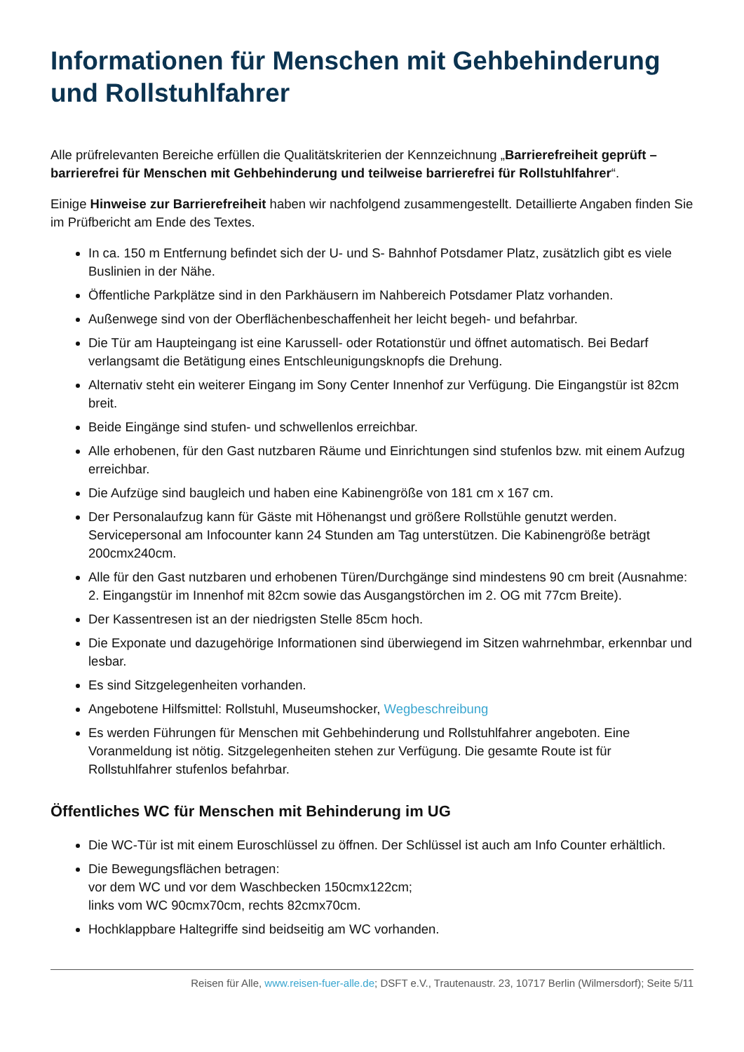Informationen für Menschen mit Gehbehinderung und Rollstuhlfahrer
Alle prüfrelevanten Bereiche erfüllen die Qualitätskriterien der Kennzeichnung „Barrierefreiheit geprüft – barrierefrei für Menschen mit Gehbehinderung und teilweise barrierefrei für Rollstuhlfahrer“.
Einige Hinweise zur Barrierefreiheit haben wir nachfolgend zusammengestellt. Detaillierte Angaben finden Sie im Prüfbericht am Ende des Textes.
In ca. 150 m Entfernung befindet sich der U- und S- Bahnhof Potsdamer Platz, zusätzlich gibt es viele Buslinien in der Nähe.
Öffentliche Parkplätze sind in den Parkhäusern im Nahbereich Potsdamer Platz vorhanden.
Außenwege sind von der Oberflächenbeschaffenheit her leicht begeh- und befahrbar.
Die Tür am Haupteingang ist eine Karussell- oder Rotationstür und öffnet automatisch. Bei Bedarf verlangsamt die Betätigung eines Entschleunigungsknopfs die Drehung.
Alternativ steht ein weiterer Eingang im Sony Center Innenhof zur Verfügung. Die Eingangstür ist 82cm breit.
Beide Eingänge sind stufen- und schwellenlos erreichbar.
Alle erhobenen, für den Gast nutzbaren Räume und Einrichtungen sind stufenlos bzw. mit einem Aufzug erreichbar.
Die Aufzüge sind baugleich und haben eine Kabinengröße von 181 cm x 167 cm.
Der Personalaufzug kann für Gäste mit Höhenangst und größere Rollstühle genutzt werden. Servicepersonal am Infocounter kann 24 Stunden am Tag unterstützen. Die Kabinengröße beträgt 200cmx240cm.
Alle für den Gast nutzbaren und erhobenen Türen/Durchgänge sind mindestens 90 cm breit (Ausnahme: 2. Eingangstür im Innenhof mit 82cm sowie das Ausgangstörchen im 2. OG mit 77cm Breite).
Der Kassentresen ist an der niedrigsten Stelle 85cm hoch.
Die Exponate und dazugehörige Informationen sind überwiegend im Sitzen wahrnehmbar, erkennbar und lesbar.
Es sind Sitzgelegenheiten vorhanden.
Angebotene Hilfsmittel: Rollstuhl, Museumshocker, Wegbeschreibung
Es werden Führungen für Menschen mit Gehbehinderung und Rollstuhlfahrer angeboten. Eine Voranmeldung ist nötig. Sitzgelegenheiten stehen zur Verfügung. Die gesamte Route ist für Rollstuhlfahrer stufenlos befahrbar.
Öffentliches WC für Menschen mit Behinderung im UG
Die WC-Tür ist mit einem Euroschlüssel zu öffnen. Der Schlüssel ist auch am Info Counter erhältlich.
Die Bewegungsflächen betragen:
vor dem WC und vor dem Waschbecken 150cmx122cm;
links vom WC 90cmx70cm, rechts 82cmx70cm.
Hochklappbare Haltegriffe sind beidseitig am WC vorhanden.
Reisen für Alle, www.reisen-fuer-alle.de; DSFT e.V., Trautenaustr. 23, 10717 Berlin (Wilmersdorf); Seite 5/11